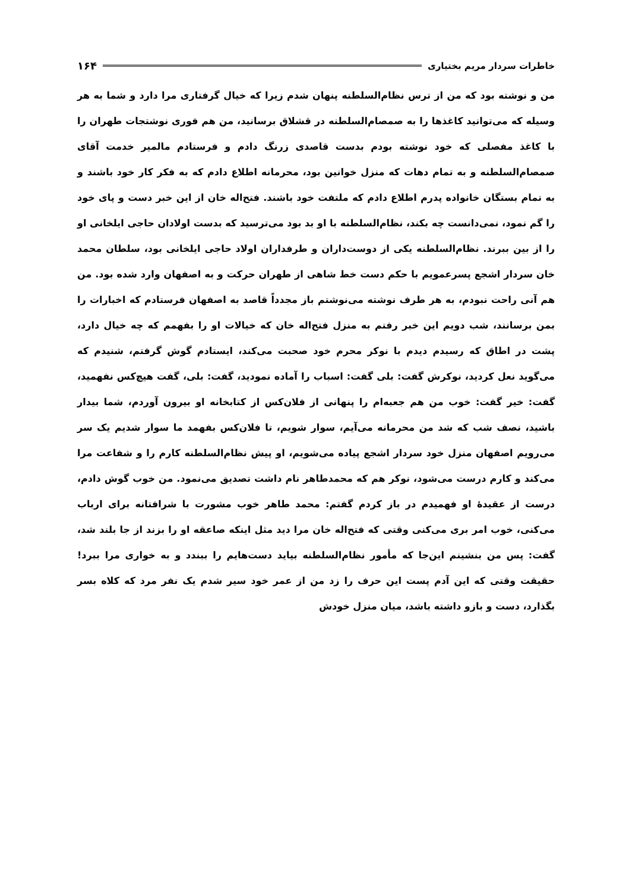خاطرات سردار مریم بختیاری ۱۶۴
من و نوشته بود که من از ترس نظام‌السلطنه پنهان شدم زیرا که خیال گرفتاری مرا دارد و شما به هر وسیله که می‌توانید کاغذها را به صمصام‌السلطنه در قشلاق برسانید، من هم فوری نوشتجات طهران را با کاغذ مفصلی که خود نوشته بودم بدست قاصدی زرنگ دادم و فرستادم مالمیر خدمت آقای صمصام‌السلطنه و به تمام دهات که منزل خوانین بود، محرمانه اطلاع دادم که به فکر کار خود باشند و به تمام بستگان خانواده پدرم اطلاع دادم که ملتفت خود باشند. فتح‌اله خان از این خبر دست و پای خود را گم نمود، نمی‌دانست چه بکند، نظام‌السلطنه با او بد بود می‌ترسید که بدست اولادان حاجی ایلخانی او را از بین ببرند. نظام‌السلطنه یکی از دوست‌داران و طرفداران اولاد حاجی ایلخانی بود، سلطان محمد خان سردار اشجع پسرعمویم با حکم دست خط شاهی از طهران حرکت و به اصفهان وارد شده بود. من هم آنی راحت نبودم، به هر طرف نوشته می‌نوشتم باز مجدداً قاصد به اصفهان فرستادم که اخبارات را بمن برسانند، شب دویم این خبر رفتم به منزل فتح‌اله خان که خیالات او را بفهمم که چه خیال دارد، پشت در اطاق که رسیدم دیدم با نوکر محرم خود صحبت می‌کند، ایستادم گوش گرفتم، شنیدم که می‌گوید نعل کردید، نوکرش گفت: بلی گفت: اسباب را آماده نمودید، گفت: بلی، گفت هیچ‌کس نفهمید، گفت: خیر گفت: خوب من هم جعبه‌ام را پنهانی از فلان‌کس از کتابخانه او بیرون آوردم، شما بیدار باشید، نصف شب که شد من محرمانه می‌آیم، سوار شویم، تا فلان‌کس بفهمد ما سوار شدیم یک سر می‌رویم اصفهان منزل خود سردار اشجع پیاده می‌شویم، او پیش نظام‌السلطنه کارم را و شفاعت مرا می‌کند و کارم درست می‌شود، نوکر هم که محمدطاهر نام داشت تصدیق می‌نمود. من خوب گوش دادم، درست از عقیدهٔ او فهمیدم در باز کردم گفتم: محمد طاهر خوب مشورت با شرافتانه برای ارباب می‌کنی، خوب امر بری می‌کنی وقتی که فتح‌اله خان مرا دید مثل اینکه صاعقه او را بزند از جا بلند شد، گفت: پس من بنشینم این‌جا که مأمور نظام‌السلطنه بیاید دست‌هایم را ببندد و به خواری مرا ببرد! حقیقت وقتی که این آدم پست این حرف را زد من از عمر خود سیر شدم یک نفر مرد که کلاه بسر بگذارد، دست و بازو داشته باشد، میان منزل خودش